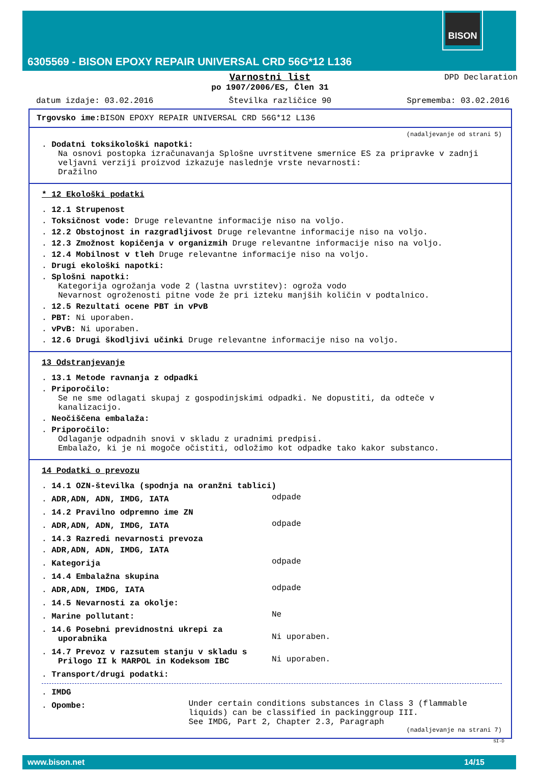BISON
6305569 - BISON EPOXY REPAIR UNIVERSAL CRD 56G*12 L136
Varnostni list
po 1907/2006/ES, Člen 31
DPD Declaration
datum izdaje: 03.02.2016 Številka različice 90 Sprememba: 03.02.2016
Trgovsko ime: BISON EPOXY REPAIR UNIVERSAL CRD 56G*12 L136
(nadaljevanje od strani 5)
. Dodatni toksikološki napotki:
Na osnovi postopka izračunavanja Splošne uvrstitvene smernice ES za pripravke v zadnji veljavni verziji proizvod izkazuje naslednje vrste nevarnosti:
Dražilno
* 12 Ekološki podatki
. 12.1 Strupenost
. Toksičnost vode: Druge relevantne informacije niso na voljo.
. 12.2 Obstojnost in razgradljivost Druge relevantne informacije niso na voljo.
. 12.3 Zmožnost kopičenja v organizmih Druge relevantne informacije niso na voljo.
. 12.4 Mobilnost v tleh Druge relevantne informacije niso na voljo.
. Drugi ekološki napotki:
. Splošni napotki:
Kategorija ogrožanja vode 2 (lastna uvrstitev): ogroža vodo
Nevarnost ogroženosti pitne vode že pri izteku manjših količin v podtalnico.
. 12.5 Rezultati ocene PBT in vPvB
. PBT: Ni uporaben.
. vPvB: Ni uporaben.
. 12.6 Drugi škodljivi učinki Druge relevantne informacije niso na voljo.
13 Odstranjevanje
. 13.1 Metode ravnanja z odpadki
. Priporočilo:
Se ne sme odlagati skupaj z gospodinjskimi odpadki. Ne dopustiti, da odteče v kanalizacijo.
. Neočiščena embalaža:
. Priporočilo:
Odlaganje odpadnih snovi v skladu z uradnimi predpisi.
Embalažo, ki je ni mogoče očistiti, odložimo kot odpadke tako kakor substanco.
14 Podatki o prevozu
. 14.1 OZN-številka (spodnja na oranžni tablici)
. ADR,ADN, ADN, IMDG, IATA
odpade
. 14.2 Pravilno odpremno ime ZN
. ADR,ADN, ADN, IMDG, IATA
odpade
. 14.3 Razredi nevarnosti prevoza
. ADR,ADN, ADN, IMDG, IATA
. Kategorija
odpade
. 14.4 Embalažna skupina
. ADR,ADN, IMDG, IATA
odpade
. 14.5 Nevarnosti za okolje:
. Marine pollutant:
Ne
. 14.6 Posebni previdnostni ukrepi za uporabnika
Ni uporaben.
. 14.7 Prevoz v razsutem stanju v skladu s Prilogo II k MARPOL in Kodeksom IBC
Ni uporaben.
. Transport/drugi podatki:
. IMDG
. Opombe:
Under certain conditions substances in Class 3 (flammable liquids) can be classified in packinggroup III.
See IMDG, Part 2, Chapter 2.3, Paragraph
(nadaljevanje na strani 7)
SI-D
www.bison.net 14/15